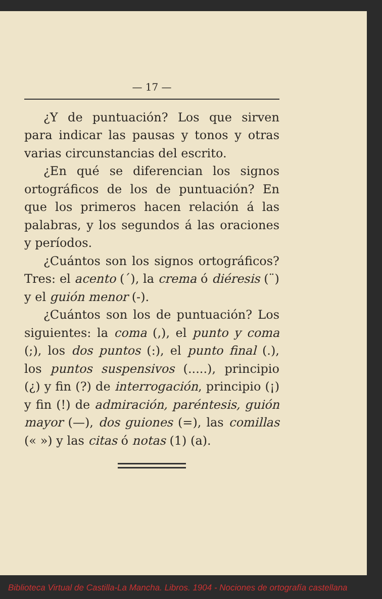— 17 —
¿Y de puntuación? Los que sirven para indicar las pausas y tonos y otras varias circunstancias del escrito.
¿En qué se diferencian los signos ortográficos de los de puntuación? En que los primeros hacen relación á las palabras, y los segundos á las oraciones y períodos.
¿Cuántos son los signos ortográficos? Tres: el acento (´), la crema ó diéresis (¨) y el guión menor (-).
¿Cuántos son los de puntuación? Los siguientes: la coma (,), el punto y coma (;), los dos puntos (:), el punto final (.), los puntos suspensivos (.....), principio (¿) y fin (?) de interrogación, principio (¡) y fin (!) de admiración, paréntesis, guión mayor (—), dos guiones (=), las comillas (« ») y las citas ó notas (1) (a).
Biblioteca Virtual de Castilla-La Mancha. Libros. 1904 - Nociones de ortografía castellana